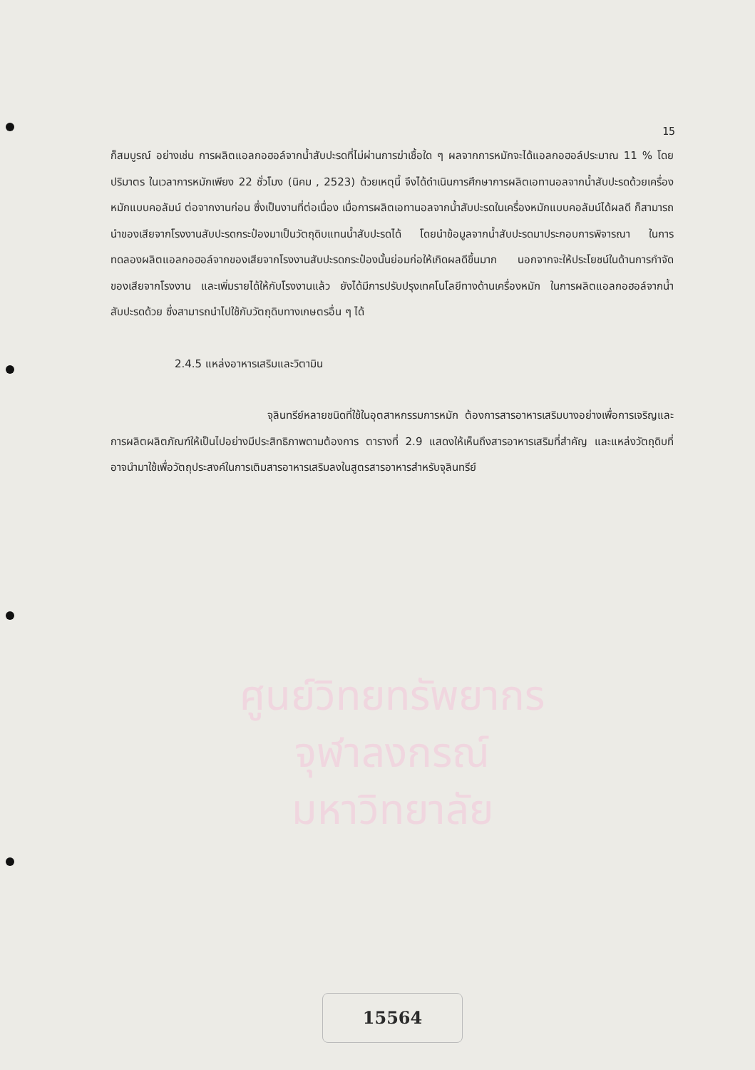ศูนย์วิทยทรัพยากร
จุฬาลงกรณ์มหาวิทยาลัย
15
ก็สมบูรณ์ อย่างเช่น การผลิตแอลกอฮอล์จากน้ำสับปะรดที่ไม่ผ่านการฆ่าเชื้อใด ๆ ผลจากการหมักจะได้แอลกอฮอล์ประมาณ 11 % โดยปริมาตร ในเวลาการหมักเพียง 22 ชั่วโมง (นิคม , 2523) ด้วยเหตุนี้ จึงได้ดำเนินการศึกษาการผลิตเอทานอลจากน้ำสับปะรดด้วยเครื่องหมักแบบคอลัมน์ ต่อจากงานก่อน ซึ่งเป็นงานที่ต่อเนื่อง เมื่อการผลิตเอทานอลจากน้ำสับปะรดในเครื่องหมักแบบคอลัมน์ได้ผลดี ก็สามารถนำของเสียจากโรงงานสับปะรดกระป๋องมาเป็นวัตถุดิบแทนน้ำสับปะรดได้ โดยนำข้อมูลจากน้ำสับปะรดมาประกอบการพิจารณา ในการทดลองผลิตแอลกอฮอล์จากของเสียจากโรงงานสับปะรดกระป๋องนั้นย่อมก่อให้เกิดผลดีขึ้นมาก นอกจากจะให้ประโยชน์ในด้านการกำจัดของเสียจากโรงงาน และเพิ่มรายได้ให้กับโรงงานแล้ว ยังได้มีการปรับปรุงเทคโนโลยีทางด้านเครื่องหมัก ในการผลิตแอลกอฮอล์จากน้ำสับปะรดด้วย ซึ่งสามารถนำไปใช้กับวัตถุดิบทางเกษตรอื่น ๆ ได้
2.4.5 แหล่งอาหารเสริมและวิตามิน
จุลินทรีย์หลายชนิดที่ใช้ในอุตสาหกรรมการหมัก ต้องการสารอาหารเสริมบางอย่างเพื่อการเจริญและการผลิตผลิตภัณฑ์ให้เป็นไปอย่างมีประสิทธิภาพตามต้องการ ตารางที่ 2.9 แสดงให้เห็นถึงสารอาหารเสริมที่สำคัญ และแหล่งวัตถุดิบที่อาจนำมาใช้เพื่อวัตถุประสงค์ในการเติมสารอาหารเสริมลงในสูตรสารอาหารสำหรับจุลินทรีย์
15564